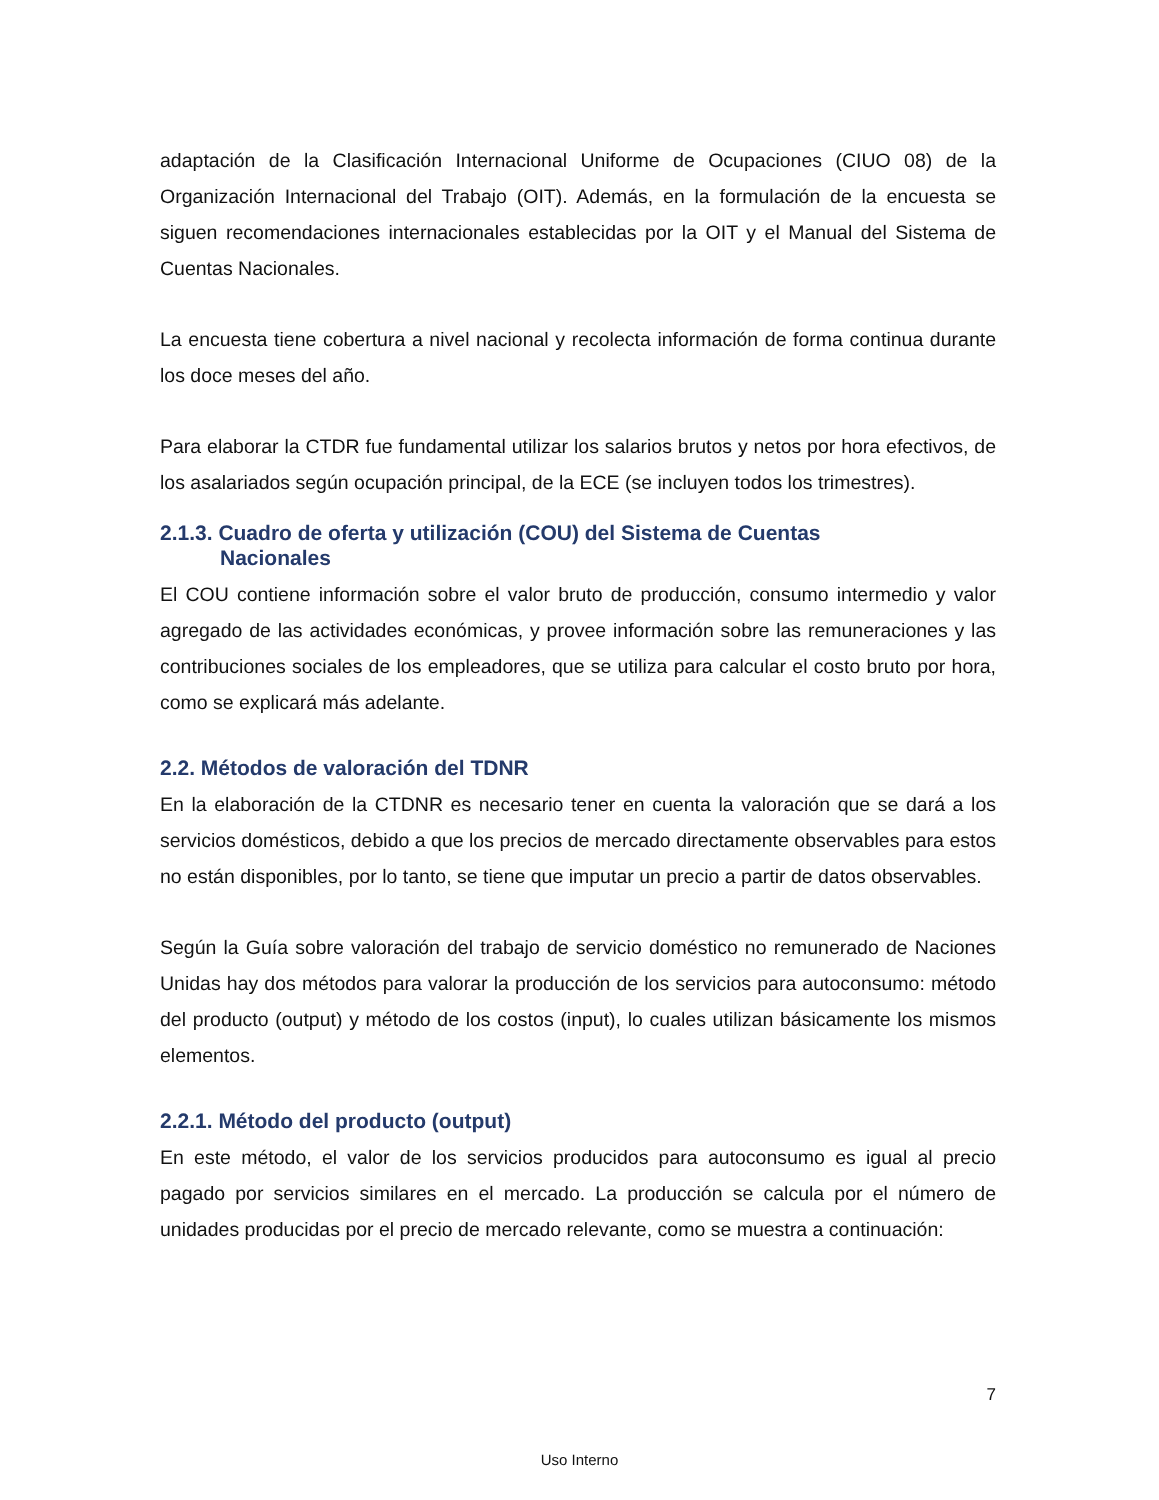adaptación de la Clasificación Internacional Uniforme de Ocupaciones (CIUO 08) de la Organización Internacional del Trabajo (OIT). Además, en la formulación de la encuesta se siguen recomendaciones internacionales establecidas por la OIT y el Manual del Sistema de Cuentas Nacionales.
La encuesta tiene cobertura a nivel nacional y recolecta información de forma continua durante los doce meses del año.
Para elaborar la CTDR fue fundamental utilizar los salarios brutos y netos por hora efectivos, de los asalariados según ocupación principal, de la ECE (se incluyen todos los trimestres).
2.1.3. Cuadro de oferta y utilización (COU) del Sistema de Cuentas
Nacionales
El COU contiene información sobre el valor bruto de producción, consumo intermedio y valor agregado de las actividades económicas, y provee información sobre las remuneraciones y las contribuciones sociales de los empleadores, que se utiliza para calcular el costo bruto por hora, como se explicará más adelante.
2.2. Métodos de valoración del TDNR
En la elaboración de la CTDNR es necesario tener en cuenta la valoración que se dará a los servicios domésticos, debido a que los precios de mercado directamente observables para estos no están disponibles, por lo tanto, se tiene que imputar un precio a partir de datos observables.
Según la Guía sobre valoración del trabajo de servicio doméstico no remunerado de Naciones Unidas hay dos métodos para valorar la producción de los servicios para autoconsumo: método del producto (output) y método de los costos (input), lo cuales utilizan básicamente los mismos elementos.
2.2.1. Método del producto (output)
En este método, el valor de los servicios producidos para autoconsumo es igual al precio pagado por servicios similares en el mercado. La producción se calcula por el número de unidades producidas por el precio de mercado relevante, como se muestra a continuación:
7
Uso Interno